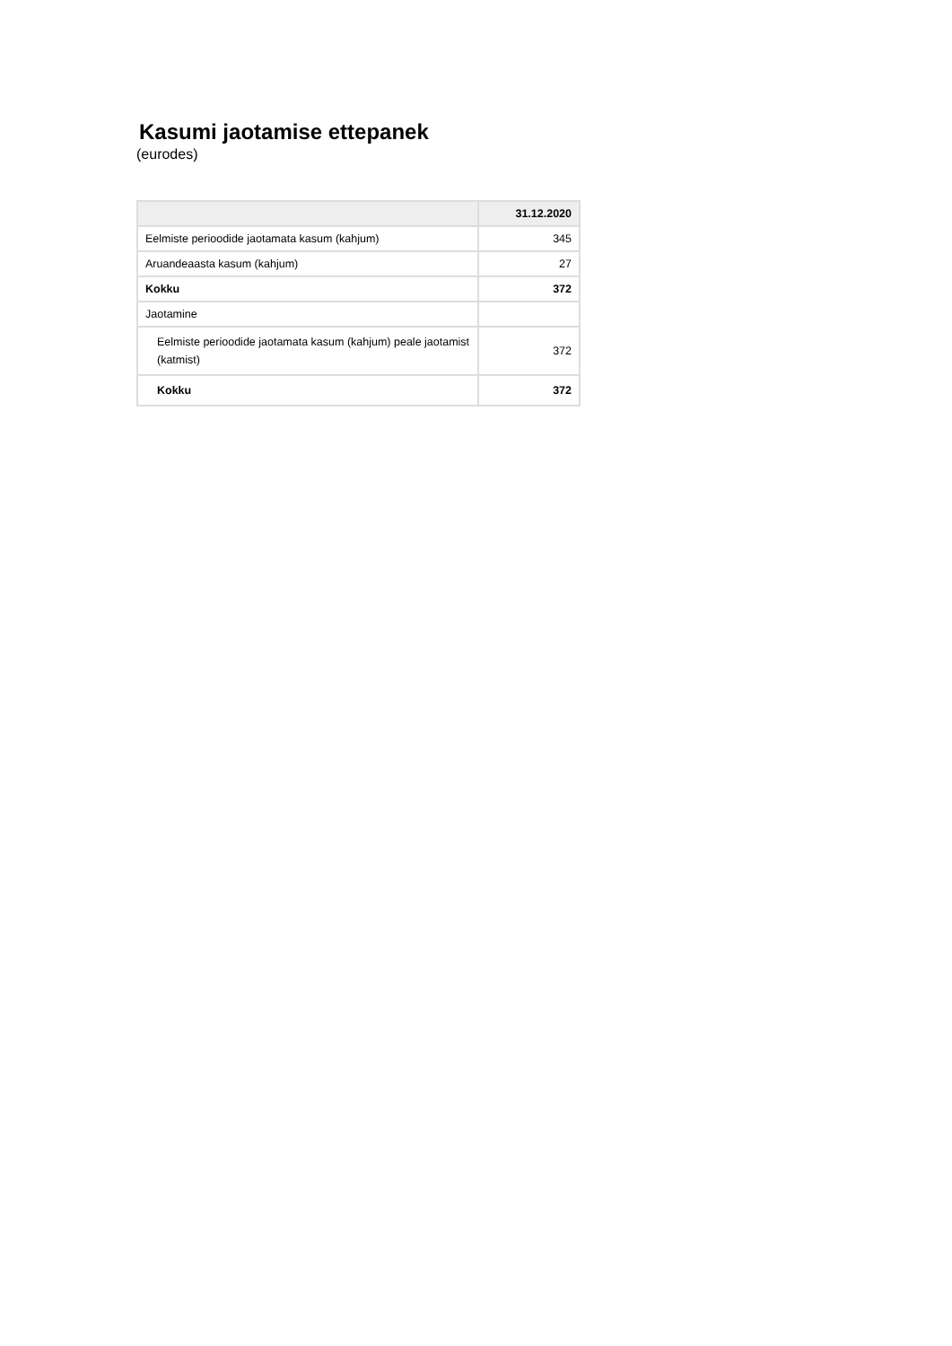Kasumi jaotamise ettepanek
(eurodes)
| | 31.12.2020 |
| --- | --- |
| Eelmiste perioodide jaotamata kasum (kahjum) | 345 |
| Aruandeaasta kasum (kahjum) | 27 |
| Kokku | 372 |
| Jaotamine | |
| Eelmiste perioodide jaotamata kasum (kahjum) peale jaotamist (katmist) | 372 |
| Kokku | 372 |